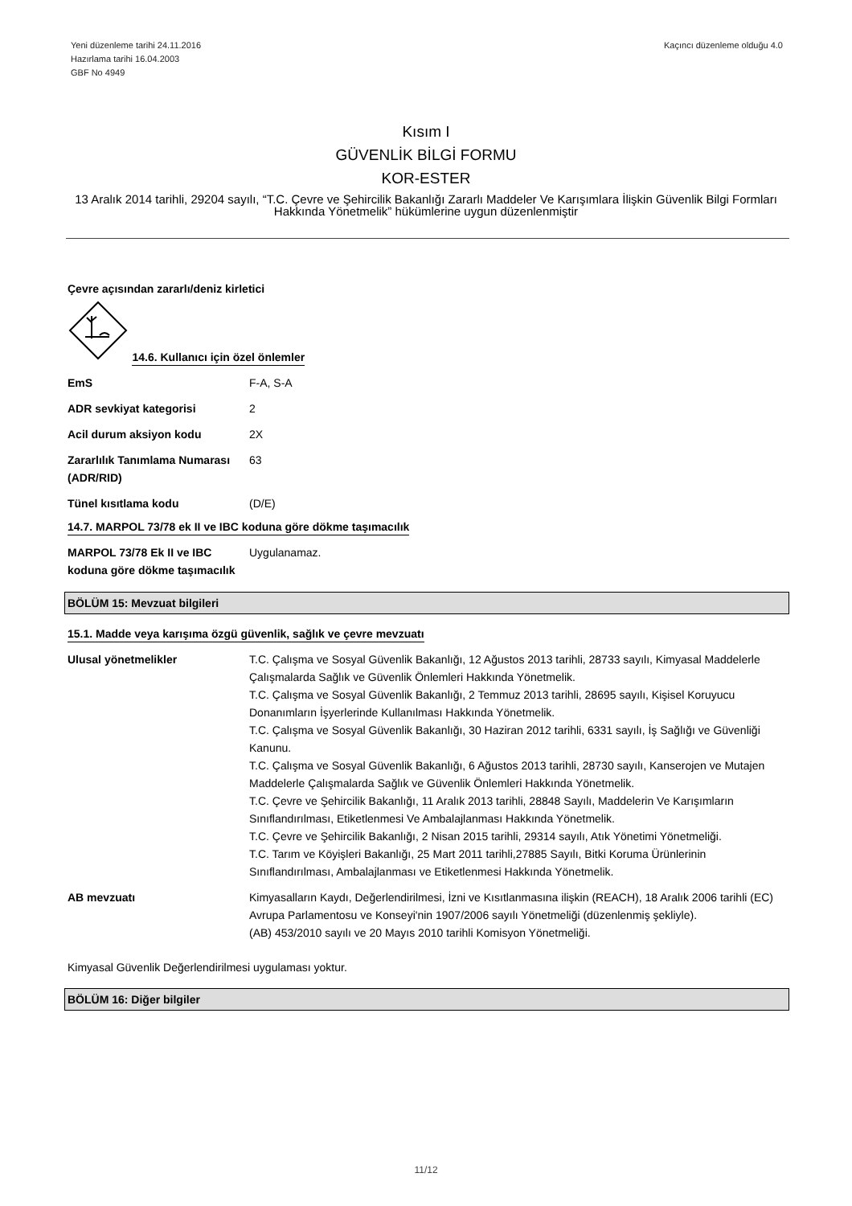Yeni düzenleme tarihi 24.11.2016
Hazırlama tarihi 16.04.2003
GBF No 4949
Kaçıncı düzenleme olduğu 4.0
Kısım I
GÜVENLİK BİLGİ FORMU
KOR-ESTER
13 Aralık 2014 tarihli, 29204 sayılı, “T.C. Çevre ve Şehircilik Bakanlığı Zararlı Maddeler Ve Karışımlara İlişkin Güvenlik Bilgi Formları Hakkında Yönetmelik” hükümlerine uygun düzenlenmiştir
Çevre açısından zararlı/deniz kirletici
14.6. Kullanıcı için özel önlemler
| EmS | F-A, S-A |
| ADR sevkiyat kategorisi | 2 |
| Acil durum aksiyon kodu | 2X |
| Zararlılık Tanımlama Numarası (ADR/RID) | 63 |
| Tünel kısıtlama kodu | (D/E) |
14.7. MARPOL 73/78 ek II ve IBC koduna göre dökme taşımacılık
| MARPOL 73/78 Ek II ve IBC koduna göre dökme taşımacılık | Uygulanamaz. |
BÖLÜM 15: Mevzuat bilgileri
15.1. Madde veya karışıma özgü güvenlik, sağlık ve çevre mevzuatı
| Ulusal yönetmelikler | T.C. Çalışma ve Sosyal Güvenlik Bakanlığı, 12 Ağustos 2013 tarihli, 28733 sayılı, Kimyasal Maddelerle Çalışmalarda Sağlık ve Güvenlik Önlemleri Hakkında Yönetmelik. T.C. Çalışma ve Sosyal Güvenlik Bakanlığı, 2 Temmuz 2013 tarihli, 28695 sayılı, Kişisel Koruyucu Donanımların İşyerlerinde Kullanılması Hakkında Yönetmelik. T.C. Çalışma ve Sosyal Güvenlik Bakanlığı, 30 Haziran 2012 tarihli, 6331 sayılı, İş Sağlığı ve Güvenliği Kanunu. T.C. Çalışma ve Sosyal Güvenlik Bakanlığı, 6 Ağustos 2013 tarihli, 28730 sayılı, Kanserojen ve Mutajen Maddelerle Çalışmalarda Sağlık ve Güvenlik Önlemleri Hakkında Yönetmelik. T.C. Çevre ve Şehircilik Bakanlığı, 11 Aralık 2013 tarihli, 28848 Sayılı, Maddelerin Ve Karışımların Sınıflandırılması, Etiketlenmesi Ve Ambalajlanması Hakkında Yönetmelik. T.C. Çevre ve Şehircilik Bakanlığı, 2 Nisan 2015 tarihli, 29314 sayılı, Atık Yönetimi Yönetmeliği. T.C. Tarım ve Köyişleri Bakanlığı, 25 Mart 2011 tarihli,27885 Sayılı, Bitki Koruma Ürünlerinin Sınıflandırılması, Ambalajlanması ve Etiketlenmesi Hakkında Yönetmelik. |
| AB mevzuatı | Kimyasalların Kaydı, Değerlendirilmesi, İzni ve Kısıtlanmasına ilişkin (REACH), 18 Aralık 2006 tarihli (EC) Avrupa Parlamentosu ve Konseyi'nin 1907/2006 sayılı Yönetmeliği (düzenlenmiş şekliyle). (AB) 453/2010 sayılı ve 20 Mayıs 2010 tarihli Komisyon Yönetmeliği. |
Kimyasal Güvenlik Değerlendirilmesi uygulaması yoktur.
BÖLÜM 16: Diğer bilgiler
11/12